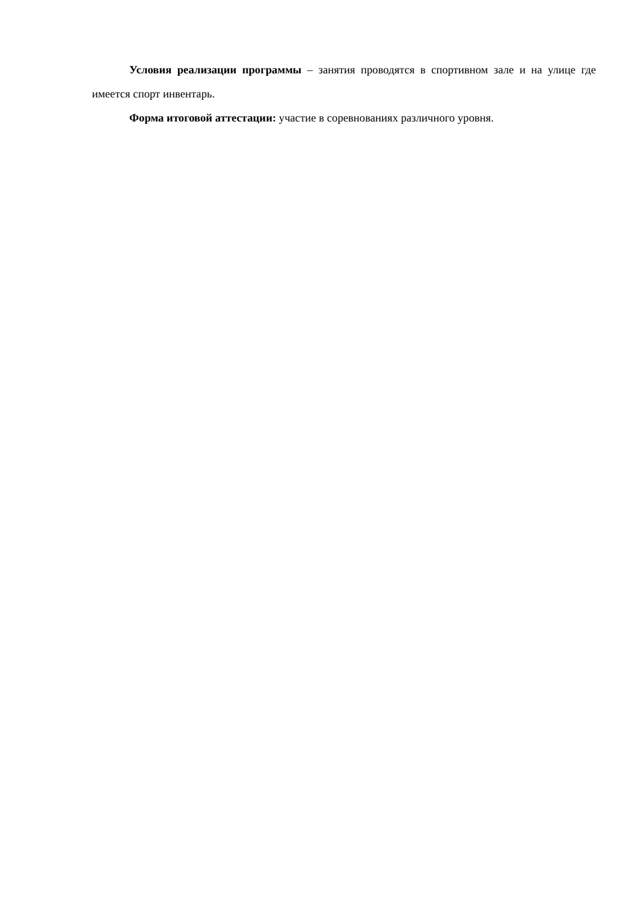Условия реализации программы – занятия проводятся в спортивном зале и на улице где имеется спорт инвентарь.
Форма итоговой аттестации: участие в соревнованиях различного уровня.